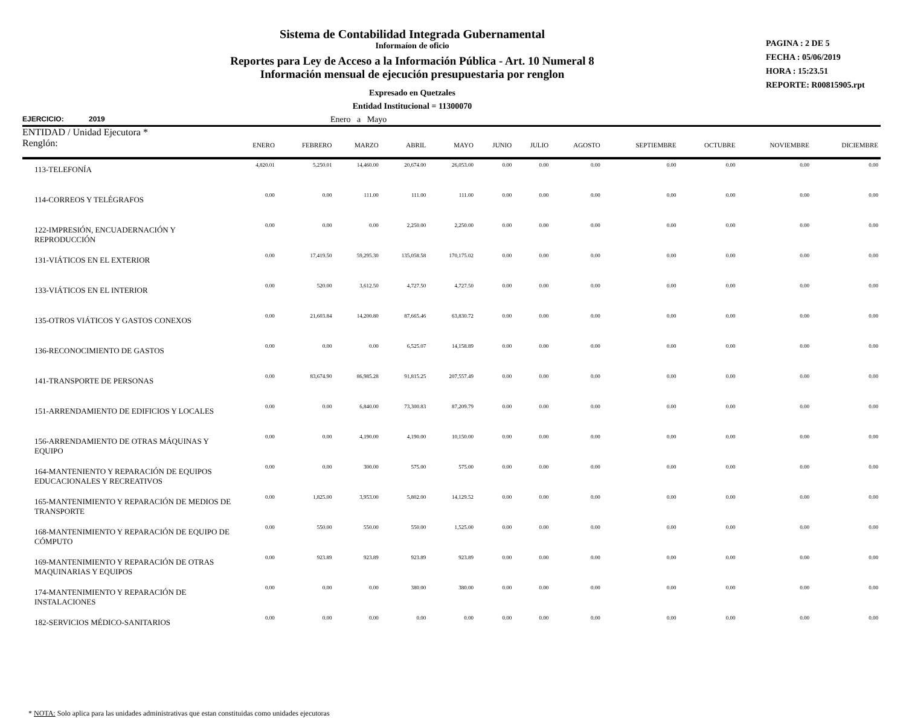Sistema de Contabilidad Integrada Gubernamental
Informaíon de oficio
Reportes para Ley de Acceso a la Información Pública - Art. 10 Numeral 8
Información mensual de ejecución presupuestaria por renglon
Expresado en Quetzales
Entidad Institucional = 11300070
PAGINA : 2 DE 5
FECHA : 05/06/2019
HORA : 15:23.51
REPORTE: R00815905.rpt
EJERCICIO: 2019 Enero a Mayo
| ENTIDAD / Unidad Ejecutora * Renglón: | ENERO | FEBRERO | MARZO | ABRIL | MAYO | JUNIO | JULIO | AGOSTO | SEPTIEMBRE | OCTUBRE | NOVIEMBRE | DICIEMBRE |
| --- | --- | --- | --- | --- | --- | --- | --- | --- | --- | --- | --- | --- |
| 113-TELEFONÍA | 4,820.01 | 5,250.01 | 14,460.00 | 20,674.00 | 26,053.00 | 0.00 | 0.00 | 0.00 | 0.00 | 0.00 | 0.00 | 0.00 |
| 114-CORREOS Y TELÉGRAFOS | 0.00 | 0.00 | 111.00 | 111.00 | 111.00 | 0.00 | 0.00 | 0.00 | 0.00 | 0.00 | 0.00 | 0.00 |
| 122-IMPRESIÓN, ENCUADERNACIÓN Y REPRODUCCIÓN | 0.00 | 0.00 | 0.00 | 2,250.00 | 2,250.00 | 0.00 | 0.00 | 0.00 | 0.00 | 0.00 | 0.00 | 0.00 |
| 131-VIÁTICOS EN EL EXTERIOR | 0.00 | 17,419.50 | 59,295.30 | 135,058.58 | 170,175.02 | 0.00 | 0.00 | 0.00 | 0.00 | 0.00 | 0.00 | 0.00 |
| 133-VIÁTICOS EN EL INTERIOR | 0.00 | 520.00 | 3,612.50 | 4,727.50 | 4,727.50 | 0.00 | 0.00 | 0.00 | 0.00 | 0.00 | 0.00 | 0.00 |
| 135-OTROS VIÁTICOS Y GASTOS CONEXOS | 0.00 | 21,603.84 | 14,200.80 | 87,665.46 | 63,830.72 | 0.00 | 0.00 | 0.00 | 0.00 | 0.00 | 0.00 | 0.00 |
| 136-RECONOCIMIENTO DE GASTOS | 0.00 | 0.00 | 0.00 | 6,525.07 | 14,158.89 | 0.00 | 0.00 | 0.00 | 0.00 | 0.00 | 0.00 | 0.00 |
| 141-TRANSPORTE DE PERSONAS | 0.00 | 83,674.90 | 86,985.28 | 91,815.25 | 207,557.49 | 0.00 | 0.00 | 0.00 | 0.00 | 0.00 | 0.00 | 0.00 |
| 151-ARRENDAMIENTO DE EDIFICIOS Y LOCALES | 0.00 | 0.00 | 6,840.00 | 73,300.83 | 87,209.79 | 0.00 | 0.00 | 0.00 | 0.00 | 0.00 | 0.00 | 0.00 |
| 156-ARRENDAMIENTO DE OTRAS MÁQUINAS Y EQUIPO | 0.00 | 0.00 | 4,190.00 | 4,190.00 | 10,150.00 | 0.00 | 0.00 | 0.00 | 0.00 | 0.00 | 0.00 | 0.00 |
| 164-MANTENIENTO Y REPARACIÓN DE EQUIPOS EDUCACIONALES Y RECREATIVOS | 0.00 | 0.00 | 300.00 | 575.00 | 575.00 | 0.00 | 0.00 | 0.00 | 0.00 | 0.00 | 0.00 | 0.00 |
| 165-MANTENIMIENTO Y REPARACIÓN DE MEDIOS DE TRANSPORTE | 0.00 | 1,825.00 | 3,953.00 | 5,802.00 | 14,129.52 | 0.00 | 0.00 | 0.00 | 0.00 | 0.00 | 0.00 | 0.00 |
| 168-MANTENIMIENTO Y REPARACIÓN DE EQUIPO DE CÓMPUTO | 0.00 | 550.00 | 550.00 | 550.00 | 1,525.00 | 0.00 | 0.00 | 0.00 | 0.00 | 0.00 | 0.00 | 0.00 |
| 169-MANTENIMIENTO Y REPARACIÓN DE OTRAS MAQUINARIAS Y EQUIPOS | 0.00 | 923.89 | 923.89 | 923.89 | 923.89 | 0.00 | 0.00 | 0.00 | 0.00 | 0.00 | 0.00 | 0.00 |
| 174-MANTENIMIENTO Y REPARACIÓN DE INSTALACIONES | 0.00 | 0.00 | 0.00 | 380.00 | 380.00 | 0.00 | 0.00 | 0.00 | 0.00 | 0.00 | 0.00 | 0.00 |
| 182-SERVICIOS MÉDICO-SANITARIOS | 0.00 | 0.00 | 0.00 | 0.00 | 0.00 | 0.00 | 0.00 | 0.00 | 0.00 | 0.00 | 0.00 | 0.00 |
* NOTA: Solo aplica para las unidades administrativas que estan constituidas como unidades ejecutoras